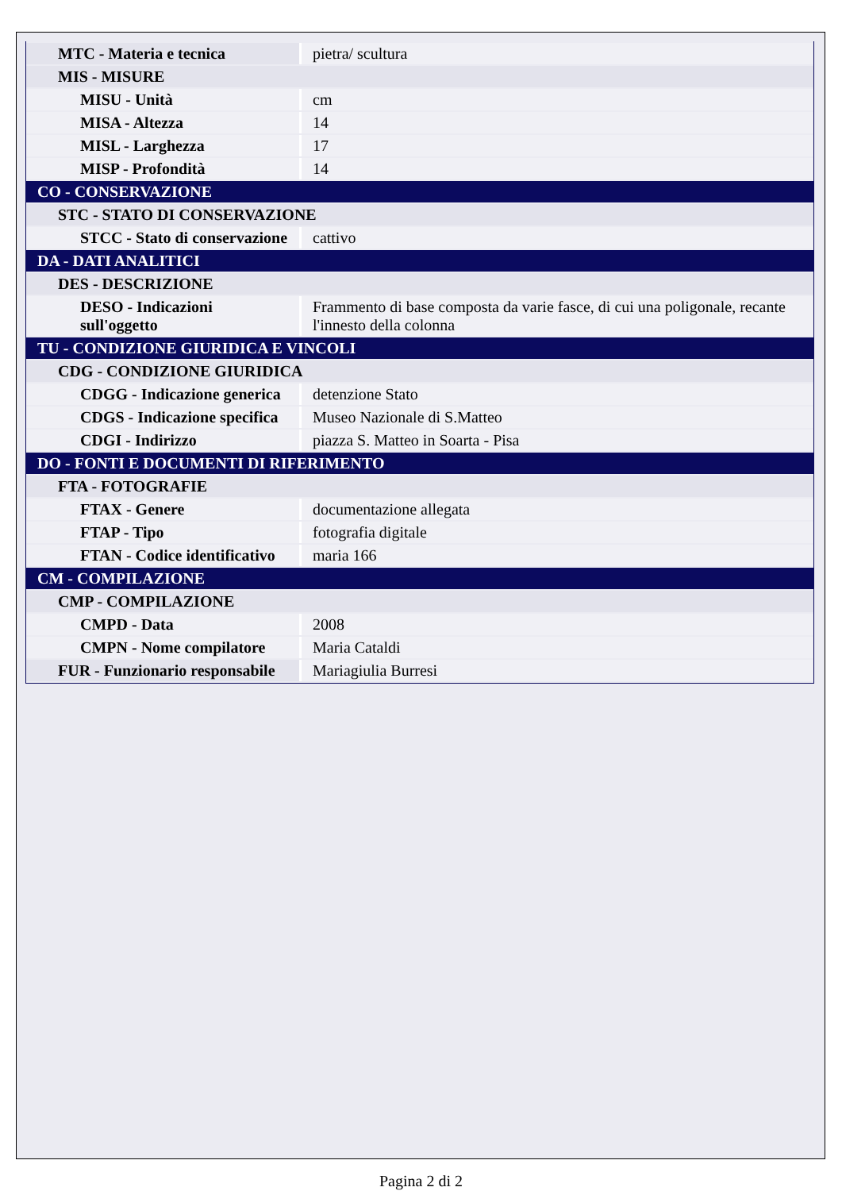| MTC - Materia e tecnica | pietra/ scultura |
| MIS - MISURE | |
| MISU - Unità | cm |
| MISA - Altezza | 14 |
| MISL - Larghezza | 17 |
| MISP - Profondità | 14 |
| CO - CONSERVAZIONE | |
| STC - STATO DI CONSERVAZIONE | |
| STCC - Stato di conservazione | cattivo |
| DA - DATI ANALITICI | |
| DES - DESCRIZIONE | |
| DESO - Indicazioni sull'oggetto | Frammento di base composta da varie fasce, di cui una poligonale, recante l'innesto della colonna |
| TU - CONDIZIONE GIURIDICA E VINCOLI | |
| CDG - CONDIZIONE GIURIDICA | |
| CDGG - Indicazione generica | detenzione Stato |
| CDGS - Indicazione specifica | Museo Nazionale di S.Matteo |
| CDGI - Indirizzo | piazza S. Matteo in Soarta - Pisa |
| DO - FONTI E DOCUMENTI DI RIFERIMENTO | |
| FTA - FOTOGRAFIE | |
| FTAX - Genere | documentazione allegata |
| FTAP - Tipo | fotografia digitale |
| FTAN - Codice identificativo | maria 166 |
| CM - COMPILAZIONE | |
| CMP - COMPILAZIONE | |
| CMPD - Data | 2008 |
| CMPN - Nome compilatore | Maria Cataldi |
| FUR - Funzionario responsabile | Mariagiulia Burresi |
Pagina 2 di 2